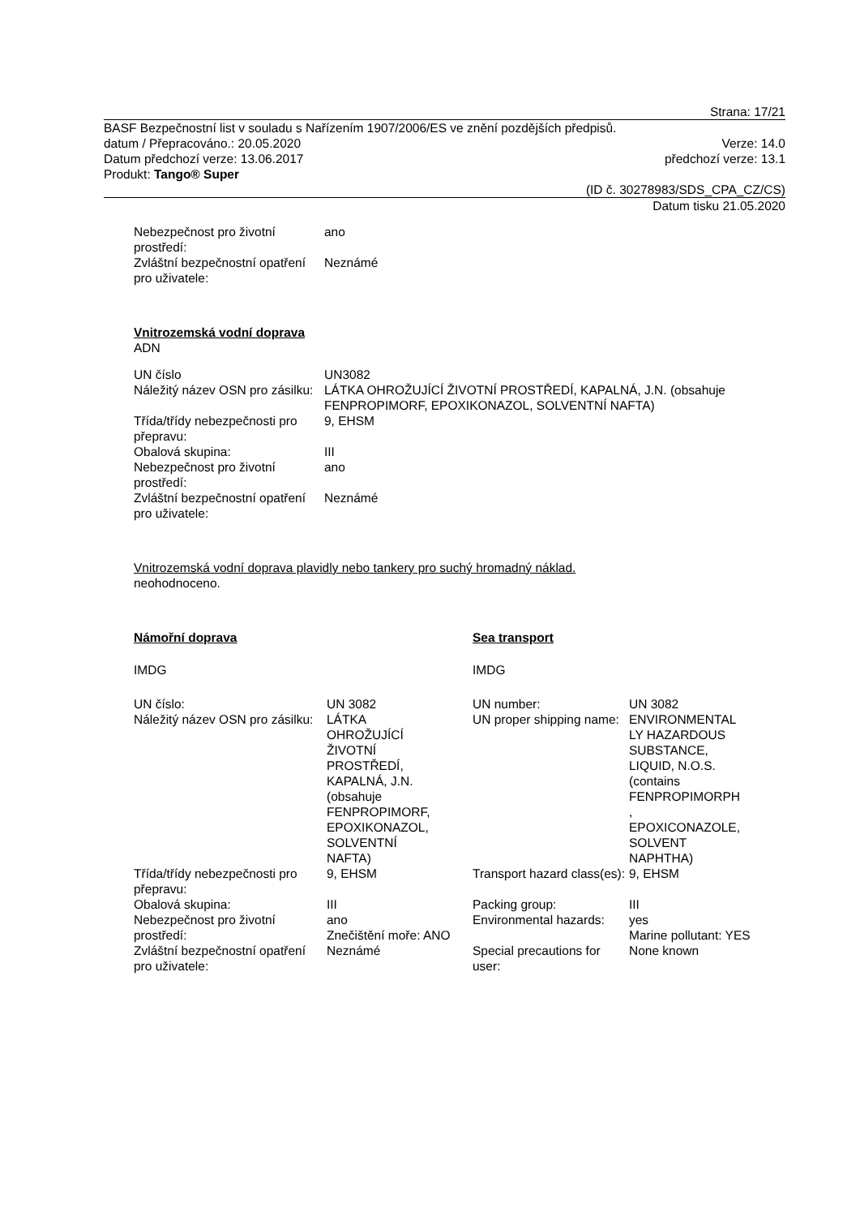Strana: 17/21
BASF Bezpečnostní list v souladu s Nařízením 1907/2006/ES ve znění pozdějších předpisů.
datum / Přepracováno.: 20.05.2020 Verze: 14.0
Datum předchozí verze: 13.06.2017 předchozí verze: 13.1
Produkt: Tango® Super
(ID č. 30278983/SDS_CPA_CZ/CS)
Datum tisku 21.05.2020
| Nebezpečnost pro životní prostředí: | ano |
| Zvláštní bezpečnostní opatření pro uživatele: | Neznámé |
Vnitrozemská vodní doprava
ADN
| UN číslo | UN3082 |
| Náležitý název OSN pro zásilku: | LÁTKA OHROŽUJÍCÍ ŽIVOTNÍ PROSTŘEDÍ, KAPALNÁ, J.N. (obsahuje FENPROPIMORF, EPOXIKONAZOL, SOLVENTNÍ NAFTA) |
| Třída/třídy nebezpečnosti pro přepravu: | 9, EHSM |
| Obalová skupina: | III |
| Nebezpečnost pro životní prostředí: | ano |
| Zvláštní bezpečnostní opatření pro uživatele: | Neznámé |
Vnitrozemská vodní doprava plavidly nebo tankery pro suchý hromadný náklad.
neohodnoceno.
| Námořní doprava | | Sea transport | |
| IMDG | | IMDG | |
| UN číslo: | UN 3082 | UN number: | UN 3082 |
| Náležitý název OSN pro zásilku: | LÁTKA OHROŽUJÍCÍ ŽIVOTNÍ PROSTŘEDÍ, KAPALNÁ, J.N. (obsahuje FENPROPIMORF, EPOXIKONAZOL, SOLVENTNÍ NAFTA) | UN proper shipping name: | ENVIRONMENTAL LY HAZARDOUS SUBSTANCE, LIQUID, N.O.S. (contains FENPROPIMORPH , EPOXICONAZOLE, SOLVENT NAPHTHA) |
| Třída/třídy nebezpečnosti pro přepravu: | 9, EHSM | Transport hazard class(es): | 9, EHSM |
| Obalová skupina: | III | Packing group: | III |
| Nebezpečnost pro životní prostředí: | ano Znečištění moře: ANO | Environmental hazards: | yes Marine pollutant: YES |
| Zvláštní bezpečnostní opatření pro uživatele: | Neznámé | Special precautions for user: | None known |